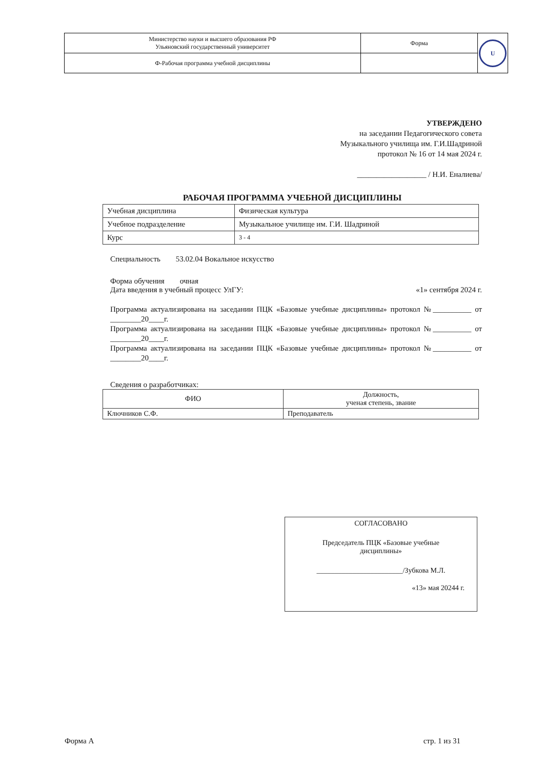| Министерство науки и высшего образования РФ Ульяновский государственный университет | Форма | U |
| Ф-Рабочая программа учебной дисциплины | | |
УТВЕРЖДЕНО
на заседании Педагогического совета
Музыкального училища им. Г.И.Шадриной
протокол № 16 от 14 мая 2024 г.
__________________ / Н.И. Еналиева/
РАБОЧАЯ ПРОГРАММА УЧЕБНОЙ ДИСЦИПЛИНЫ
| Учебная дисциплина | Физическая культура |
| Учебное подразделение | Музыкальное училище им. Г.И. Шадриной |
| Курс | 3 - 4 |
Специальность 53.02.04 Вокальное искусство
Форма обучения очная
Дата введения в учебный процесс УлГУ: «1» сентября 2024 г.
Программа актуализирована на заседании ПЦК «Базовые учебные дисциплины» протокол №__________ от ________20____г.
Программа актуализирована на заседании ПЦК «Базовые учебные дисциплины» протокол №__________ от ________20____г.
Программа актуализирована на заседании ПЦК «Базовые учебные дисциплины» протокол №__________ от ________20____г.
Сведения о разработчиках:
| ФИО | Должность, ученая степень, звание |
| --- | --- |
| Ключников С.Ф. | Преподаватель |
СОГЛАСОВАНО
Председатель ПЦК «Базовые учебные
дисциплины»
________________________/Зубкова М.Л.
«13» мая 20244 г.
Форма А стр. 1 из 31